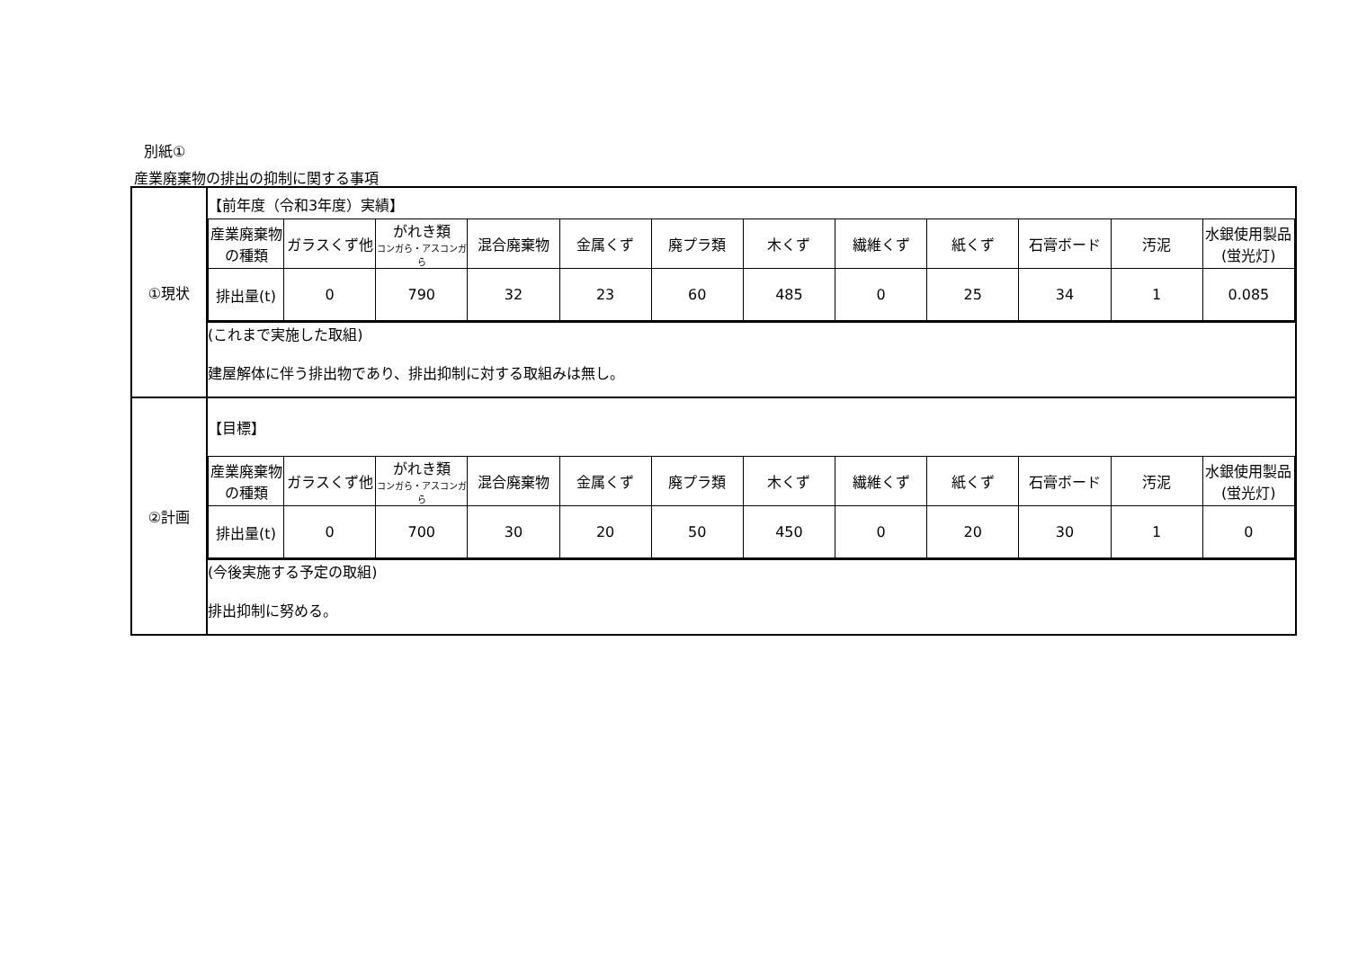別紙①
産業廃棄物の排出の抑制に関する事項
| ①現状 | 【前年度（令和3年度）実績】 |
| | / 産業廃棄物の種類 / ガラスくず他 / がれき類 コンガら・アスコンガら / 混合廃棄物 / 金属くず / 廃プラ類 / 木くず / 繊維くず / 紙くず / 石膏ボード / 汚泥 / 水銀使用製品(蛍光灯) / / --- / --- / --- / --- / --- / --- / --- / --- / --- / --- / --- / --- / / 排出量(t) / 0 / 790 / 32 / 23 / 60 / 485 / 0 / 25 / 34 / 1 / 0.085 / |
| | (これまで実施した取組) 建屋解体に伴う排出物であり、排出抑制に対する取組みは無し。 |
| ②計画 | 【目標】 |
| | / 産業廃棄物の種類 / ガラスくず他 / がれき類 コンガら・アスコンガら / 混合廃棄物 / 金属くず / 廃プラ類 / 木くず / 繊維くず / 紙くず / 石膏ボード / 汚泥 / 水銀使用製品(蛍光灯) / / --- / --- / --- / --- / --- / --- / --- / --- / --- / --- / --- / --- / / 排出量(t) / 0 / 700 / 30 / 20 / 50 / 450 / 0 / 20 / 30 / 1 / 0 / |
| | (今後実施する予定の取組) 排出抑制に努める。 |